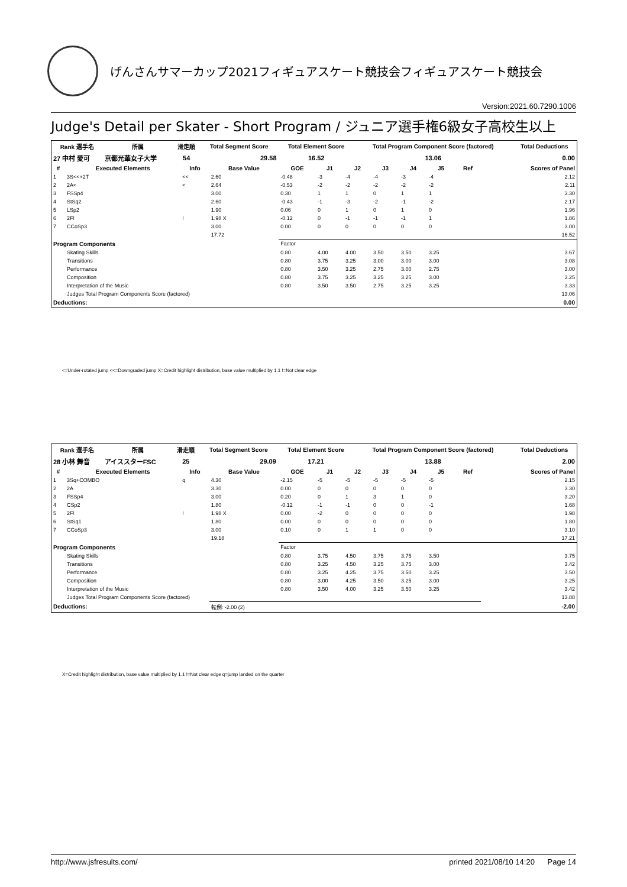げんさんサマーカップ2021フィギュアスケート競技会フィギュアスケート競技会
Version:2021.60.7290.1006
Judge's Detail per Skater - Short Program / ジュニア選手権6級女子高校生以上
| Rank 選手名 | 所属 | 滑走順 | Total Segment Score | Total Element Score | Total Program Component Score (factored) | Total Deductions |
| --- | --- | --- | --- | --- | --- | --- |
| 27 中村 愛可 | 京都光華女子大学 | 54 | 29.58 | 16.52 | 13.06 | 0.00 |
| # | Executed Elements | Info | Base Value | GOE | J1 | J2 | J3 | J4 | J5 | Ref | Scores of Panel |
| --- | --- | --- | --- | --- | --- | --- | --- | --- | --- | --- | --- |
| 1 | 3S<<+2T | << | 2.60 | -0.48 | -3 | -4 | -4 | -3 | -4 | | 2.12 |
| 2 | 2A< | < | 2.64 | -0.53 | -2 | -2 | -2 | -2 | -2 | | 2.11 |
| 3 | FSSp4 | | 3.00 | 0.30 | 1 | 1 | 0 | 1 | 1 | | 3.30 |
| 4 | StSq2 | | 2.60 | -0.43 | -1 | -3 | -2 | -1 | -2 | | 2.17 |
| 5 | LSp2 | | 1.90 | 0.06 | 0 | 1 | 0 | 1 | 0 | | 1.96 |
| 6 | 2F! | ! | 1.98 X | -0.12 | 0 | -1 | -1 | -1 | 1 | | 1.86 |
| 7 | CCoSp3 | | 3.00 | 0.00 | 0 | 0 | 0 | 0 | 0 | | 3.00 |
| | | | 17.72 | | | | | | | | 16.52 |
| Program Components | | | | Factor | | | | | | | |
| | Skating Skills | | | 0.80 | 4.00 | 4.00 | 3.50 | 3.50 | 3.25 | | 3.67 |
| | Transitions | | | 0.80 | 3.75 | 3.25 | 3.00 | 3.00 | 3.00 | | 3.08 |
| | Performance | | | 0.80 | 3.50 | 3.25 | 2.75 | 3.00 | 2.75 | | 3.00 |
| | Composition | | | 0.80 | 3.75 | 3.25 | 3.25 | 3.25 | 3.00 | | 3.25 |
| | Interpretation of the Music | | | 0.80 | 3.50 | 3.50 | 2.75 | 3.25 | 3.25 | | 3.33 |
| | Judges Total Program Components Score (factored) | | | | | | | | | | 13.06 |
| Deductions: | | | | | | | | | | | 0.00 |
<=Under-rotated jump <<=Downgraded jump X=Credit highlight distribution, base value multiplied by 1.1 !=Not clear edge
| Rank 選手名 | 所属 | 滑走順 | Total Segment Score | Total Element Score | Total Program Component Score (factored) | Total Deductions |
| --- | --- | --- | --- | --- | --- | --- |
| 28 小林 舞音 | アイススターFSC | 25 | 29.09 | 17.21 | 13.88 | 2.00 |
| # | Executed Elements | Info | Base Value | GOE | J1 | J2 | J3 | J4 | J5 | Ref | Scores of Panel |
| --- | --- | --- | --- | --- | --- | --- | --- | --- | --- | --- | --- |
| 1 | 3Sq+COMBO | q | 4.30 | -2.15 | -5 | -5 | -5 | -5 | -5 | | 2.15 |
| 2 | 2A | | 3.30 | 0.00 | 0 | 0 | 0 | 0 | 0 | | 3.30 |
| 3 | FSSp4 | | 3.00 | 0.20 | 0 | 1 | 3 | 1 | 0 | | 3.20 |
| 4 | CSp2 | | 1.80 | -0.12 | -1 | -1 | 0 | 0 | -1 | | 1.68 |
| 5 | 2F! | ! | 1.98 X | 0.00 | -2 | 0 | 0 | 0 | 0 | | 1.98 |
| 6 | StSq1 | | 1.80 | 0.00 | 0 | 0 | 0 | 0 | 0 | | 1.80 |
| 7 | CCoSp3 | | 3.00 | 0.10 | 0 | 1 | 1 | 0 | 0 | | 3.10 |
| | | | 19.18 | | | | | | | | 17.21 |
| Program Components | | | | Factor | | | | | | | |
| | Skating Skills | | | 0.80 | 3.75 | 4.50 | 3.75 | 3.75 | 3.50 | | 3.75 |
| | Transitions | | | 0.80 | 3.25 | 4.50 | 3.25 | 3.75 | 3.00 | | 3.42 |
| | Performance | | | 0.80 | 3.25 | 4.25 | 3.75 | 3.50 | 3.25 | | 3.50 |
| | Composition | | | 0.80 | 3.00 | 4.25 | 3.50 | 3.25 | 3.00 | | 3.25 |
| | Interpretation of the Music | | | 0.80 | 3.50 | 4.00 | 3.25 | 3.50 | 3.25 | | 3.42 |
| | Judges Total Program Components Score (factored) | | | | | | | | | | 13.88 |
| Deductions: | | | 転倒: -2.00 (2) | | | | | | | | -2.00 |
X=Credit highlight distribution, base value multiplied by 1.1 !=Not clear edge q=jump landed on the quarter
http://www.jsfresults.com/ printed 2021/08/10 14:20 Page 14